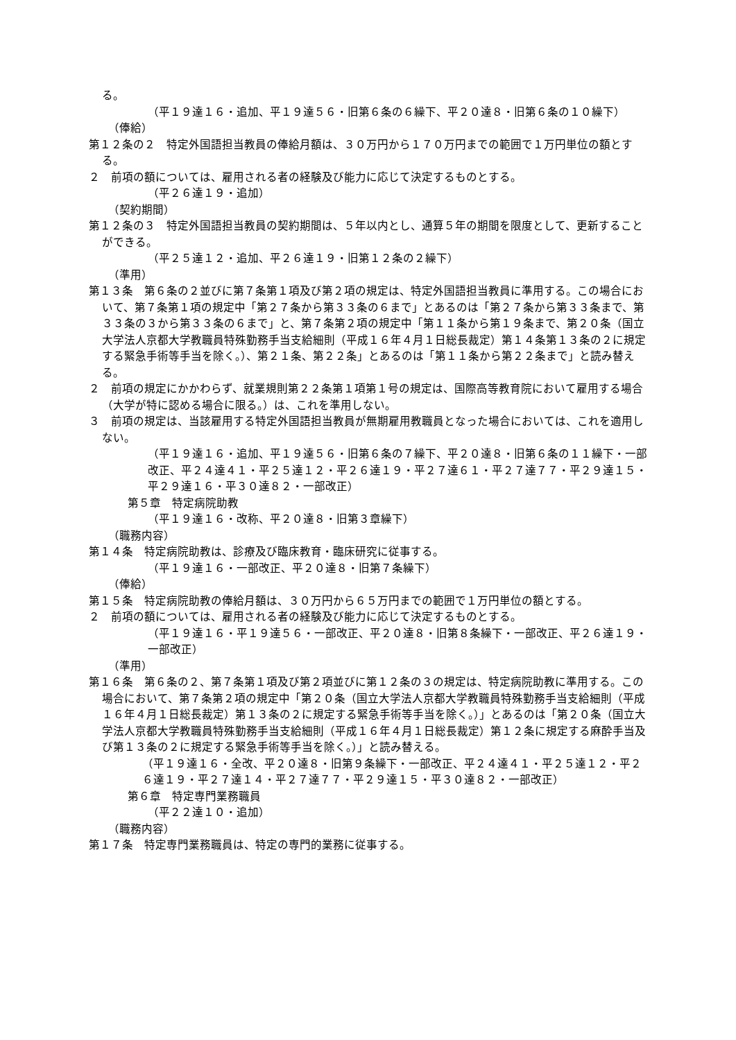る。
（平１９達１６・追加、平１９達５６・旧第６条の６繰下、平２０達８・旧第６条の１０繰下）
（俸給）
第１２条の２　特定外国語担当教員の俸給月額は、３０万円から１７０万円までの範囲で１万円単位の額とする。
２　前項の額については、雇用される者の経験及び能力に応じて決定するものとする。
（平２６達１９・追加）
（契約期間）
第１２条の３　特定外国語担当教員の契約期間は、５年以内とし、通算５年の期間を限度として、更新することができる。
（平２５達１２・追加、平２６達１９・旧第１２条の２繰下）
（準用）
第１３条　第６条の２並びに第７条第１項及び第２項の規定は、特定外国語担当教員に準用する。この場合において、第７条第１項の規定中「第２７条から第３３条の６まで」とあるのは「第２７条から第３３条まで、第３３条の３から第３３条の６まで」と、第７条第２項の規定中「第１１条から第１９条まで、第２０条（国立大学法人京都大学教職員特殊勤務手当支給細則（平成１６年４月１日総長裁定）第１４条第１３条の２に規定する緊急手術等手当を除く。）、第２１条、第２２条」とあるのは「第１１条から第２２条まで」と読み替える。
２　前項の規定にかかわらず、就業規則第２２条第１項第１号の規定は、国際高等教育院において雇用する場合（大学が特に認める場合に限る。）は、これを準用しない。
３　前項の規定は、当該雇用する特定外国語担当教員が無期雇用教職員となった場合においては、これを適用しない。
（平１９達１６・追加、平１９達５６・旧第６条の７繰下、平２０達８・旧第６条の１１繰下・一部改正、平２４達４１・平２５達１２・平２６達１９・平２７達６１・平２７達７７・平２９達１５・平２９達１６・平３０達８２・一部改正）
第５章　特定病院助教
（平１９達１６・改称、平２０達８・旧第３章繰下）
（職務内容）
第１４条　特定病院助教は、診療及び臨床教育・臨床研究に従事する。
（平１９達１６・一部改正、平２０達８・旧第７条繰下）
（俸給）
第１５条　特定病院助教の俸給月額は、３０万円から６５万円までの範囲で１万円単位の額とする。
２　前項の額については、雇用される者の経験及び能力に応じて決定するものとする。
（平１９達１６・平１９達５６・一部改正、平２０達８・旧第８条繰下・一部改正、平２６達１９・一部改正）
（準用）
第１６条　第６条の２、第７条第１項及び第２項並びに第１２条の３の規定は、特定病院助教に準用する。この場合において、第７条第２項の規定中「第２０条（国立大学法人京都大学教職員特殊勤務手当支給細則（平成１６年４月１日総長裁定）第１３条の２に規定する緊急手術等手当を除く。）」とあるのは「第２０条（国立大学法人京都大学教職員特殊勤務手当支給細則（平成１６年４月１日総長裁定）第１２条に規定する麻酔手当及び第１３条の２に規定する緊急手術等手当を除く。）」と読み替える。
（平１９達１６・全改、平２０達８・旧第９条繰下・一部改正、平２４達４１・平２５達１２・平２６達１９・平２７達１４・平２７達７７・平２９達１５・平３０達８２・一部改正）
第６章　特定専門業務職員
（平２２達１０・追加）
（職務内容）
第１７条　特定専門業務職員は、特定の専門的業務に従事する。